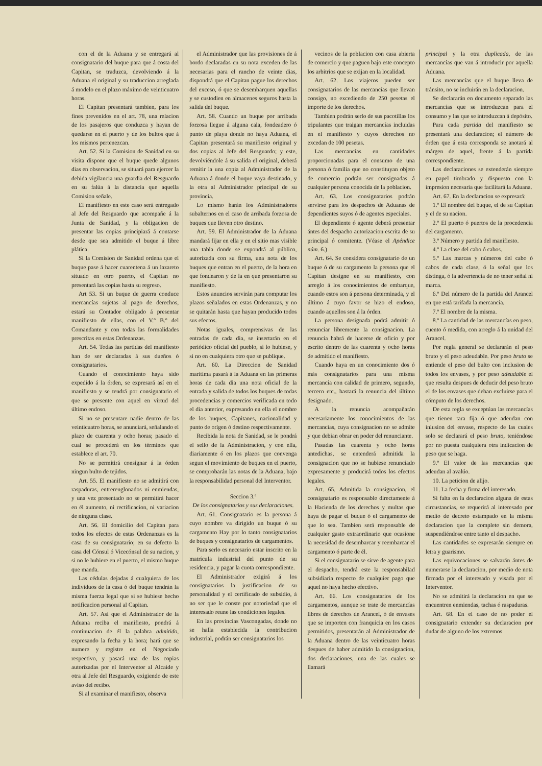con el de la Aduana y se entregará al consignatario del buque para que á costa del Capitan, se traduzca, devolviendo á la Aduana el original y su traduccion arreglada á modelo en el plazo máximo de veinticuatro horas.
El Capitan presentará tambien, para los fines prevenidos en el art. 78, una relacion de los pasajeros que conduzca y hayan de quedarse en el puerto y de los bultos que á los mismos pertenezcan.
Art. 52. Si la Comision de Sanidad en su visita dispone que el buque quede algunos dias en observacion, se situará para ejercer la debida vigilancia una guardia del Resguardo en su falúa á la distancia que aquella Comision señale.
El manifiesto en este caso será entregado al Jefe del Resguardo que acompañe á la Junta de Sanidad, y la obligacion de presentar las copias principiará á contarse desde que sea admitido el buque á libre plática.
Si la Comision de Sanidad ordena que el buque pase á hacer cuarentena á un lazareto situado en otro puerto, el Capitan no presentará las copias hasta su regreso.
Art 53. Si un buque de guerra conduce mercancías sujetas al pago de derechos, estará su Contador obligado á presentar manifiesto de ellas, con el V.º B.º del Comandante y con todas las formalidades prescritas en estas Ordenanzas.
Art. 54. Todas las partidas del manifiesto han de ser declaradas á sus dueños ó consignatarios.
Cuando el conocimiento haya sido expedido á la órden, se expresará así en el manifiesto y se tendrá por consignatario el que se presente con aquel en virtud del último endoso.
Si no se presentare nadie dentro de las veinticuatro horas, se anunciará, señalando el plazo de cuarenta y ocho horas; pasado el cual se procederá en los términos que establece el art. 70.
No se permitirá consignar á la órden ningun bulto de tejidos.
Art. 55. El manifiesto no se admitirá con raspaduras, entrerenglonados ni enmiendas, y una vez presentado no se permitirá hacer en él aumento, ni rectificacion, ni variacion de ninguna clase.
Art. 56. El domicilio del Capitan para todos los efectos de estas Ordenanzas es la casa de su consignatario; en su defecto la casa del Cónsul ó Vicecónsul de su nacion, y si no le hubiere en el puerto, el mismo buque que manda.
Las cédulas dejadas á cualquiera de los individuos de la casa ó del buque tendrán la misma fuerza legal que si se hubiese hecho notificacion personal al Capitan.
Art. 57. Asi que el Administrador de la Aduana reciba el manifiesto, pondrá á continuacion de él la palabra admitido, expresando la fecha y la hora; hará que se numere y registre en el Negociado respectivo, y pasará una de las copias autorizadas por el Interventor al Alcaide y otra al Jefe del Resguardo, exigiendo de este aviso del recibo.
Si al examinar el manifiesto, observa
el Administrador que las provisiones de á bordo declaradas en su nota exceden de las necesarias para el rancho de veinte dias, dispondrá que el Capitan pague los derechos del exceso, ó que se desembarquen aquellas y se custodien en almacenes seguros hasta la salida del buque.
Art. 58. Cuando un buque por arribada forzosa llegue á alguna cala, fondeadero ó punto de playa donde no haya Aduana, el Capitan presentará su manifiesto original y dos copias al Jefe del Resguardo; y este, devolviéndole á su salida el original, deberá remitir la una copia al Administrador de la Aduana á donde el buque vaya destinado, y la otra al Administrador principal de su provincia.
Lo mismo harán los Administradores subalternos en el caso de arribada forzosa de buques que lleven otro destino.
Art. 59. El Administrador de la Aduana mandará fijar en ella y en el sitio mas visible una tabla donde se expondrá al público, autorizada con su firma, una nota de los buques que entran en el puerto, de la hora en que fondearon y de la en que presentaron su manifiesto.
Estos anuncios servirán para computar los plazos señalados en estas Ordenanzas, y no se quitarán hasta que hayan producido todos sus efectos.
Notas iguales, comprensivas de las entradas de cada dia, se insertarán en el periódico oficial del pueblo, si lo hubiese, y si no en cualquiera otro que se publique.
Art. 60. La Direccion de Sanidad marítima pasará á la Aduana en las primeras horas de cada dia una nota oficial de la entrada y salida de todos los buques de todas procedencias y comercios verificada en todo el dia anterior, expresando en ella el nombre de los buques, Capitanes, nacionalidad y punto de orígen ó destino respectivamente.
Recibida la nota de Sanidad, se le pondrá el sello de la Administracion, y con ella, diariamente ó en los plazos que convenga segun el movimiento de buques en el puerto, se comprobarán las notas de la Aduana, bajo la responsabilidad personal del Interventor.
Seccion 3.ª
De los consignatarios y sus declaraciones.
Art. 61. Consignatario es la persona á cuyo nombre va dirigido un buque ó su cargamento Hay por lo tanto consignatarios de buques y consignatarios de cargamentos.
Para serlo es necesario estar inscrito en la matrícula industrial del punto de su residencia, y pagar la cuota correspondiente.
El Administrador exigirá á los consignatarios la justificacion de su personalidad y el certificado de subsidio, á no ser que le conste por notoriedad que el interesado reune las condiciones legales.
En las provincias Vascongadas, donde no se halla establecida la contribucion industrial, podrán ser consignatarios los
vecinos de la poblacion con casa abierta de comercio y que paguen bajo este concepto los arbitrios que se exijan en la localidad.
Art. 62. Los viajeros pueden ser consignatarios de las mercancías que llevan consigo, no excediendo de 250 pesetas el importe de los derechos.
Tambien podrán serlo de sus pacotillas los tripulantes que traigan mercancías incluidas en el manifiesto y cuyos derechos no excedan de 100 pesetas.
Las mercancías en cantidades proporcionadas para el consumo de una persona ó familia que no constituyan objeto de comercio podrán ser consignadas á cualquier persona conocida de la poblacion.
Art. 63. Los consignatarios podrán servirse para los despachos de Aduanas de dependientes suyos ó de agentes especiales.
El dependiente ó agente deberá presentar ántes del despacho autorizacion escrita de su principal ó comitente. (Véase el Apéndice núm. 6.)
Art. 64. Se considera consignatario de un buque ó de su cargamento la persona que el Capitan designe en su manifiesto, con arreglo á los conocimientos de embarque, cuando estos son á persona determinada, y el último á cuyo favor se hizo el endoso, cuando aquellos son á la órden.
La persona designada podrá admitir ó renunciar libremente la consignacion. La renuncia habrá de hacerse de oficio y por escrito dentro de las cuarenta y ocho horas de admitido el manifiesto.
Cuando haya en un conocimiento dos ó más consignatarios para una misma mercancía con calidad de primero, segundo, tercero etc., bastará la renuncia del último designado.
A la renuncia acompañarán necesariamente los conocimientos de las mercancías, cuya consignacion no se admite y que debian obrar en poder del renunciante.
Pasadas las cuarenta y ocho horas antedichas, se entenderá admitida la consignacion que no se hubiese renunciado expresamente y producirá todos los efectos legales.
Art. 65. Admitida la consignacion, el consignatario es responsable directamente á la Hacienda de los derechos y multas que haya de pagar el buque ó el cargamento de que lo sea. Tambien será responsable de cualquier gasto extraordinario que ocasione la necesidad de desembarcar y reembarcar el cargamento ó parte de él.
Si el consignatario se sirve de agente para el despacho, tendrá este la responsabilad subsidiaria respecto de cualquier pago que aquel no haya hecho efectivo.
Art. 66. Los consignatarios de los cargamentos, aunque se trate de mercancías libres de derechos de Arancel, ó de envases que se importen con franquicia en los casos permitidos, presentarán al Administrador de la Aduana dentro de las veinticuatro horas despues de haber admitido la consignacion, dos declaraciones, una de las cuales se llamará
principal y la otra duplicada, de las mercancías que van á introducir por aquella Aduana.
Las mercancías que el buque lleva de tránsito, no se incluirán en la declaracion.
Se declararán en documento separado las mercancías que se introduzcan para el consumo y las que se introduzcan á depósito.
Para cada partida del manifiesto se presentará una declaracion; el número de órden que á esta corresponda se anotará al márgen de aquel, frente á la partida correspondiente.
Las declaraciones se extenderán siempre en papel timbrado y dispuesto con la impresion necesaria que facilitará la Aduana.
Art. 67. En la declaracion se expresará:
1.º El nombre del buque, el de su Capitan y el de su nacion.
2.º El puerto ó puertos de la procedencia del cargamento.
3.º Número y partida del manifiesto.
4.º La clase del cabo ó cabos.
5.º Las marcas y números del cabo ó cabos de cada clase, ó la señal que los distinga, ó la advertencia de no tener señal ni marca.
6.º Del número de la partida del Arancel en que está tarifada la mercancía.
7.º El nombre de la misma.
8.º La cantidad de las mercancías en peso, cuento ó medida, con arreglo á la unidad del Arancel.
Por regla general se declararán el peso bruto y el peso adeudable. Por peso bruto se entiende el peso del bulto con inclusion de todos los envases, y por peso adeudable el que resulta despues de deducir del peso bruto el de los envases que deban excluirse para el cómputo de los derechos.
De esta regla se exceptúan las mercancías que tienen tara fija ó que adeudan con inlusion del envase, respecto de las cuales solo se declarará el peso bruto, teniéndose por no puesta cualquiera otra indicacion de peso que se haga.
9.º El valor de las mercancías que adeudan al avalúo.
10. La peticion de alijo.
11. La fecha y firma del interesado.
Si falta en la declaracion alguna de estas circustancias, se requerirá al interesado por medio de decreto estampado en la misma declaracion que la complete sin demora, suspendiéndose entre tanto el despacho.
Las cantidades se expresarán siempre en letra y guarismo.
Las equivocaciones se salvarán ántes de numerarse la declaracion, por medio de nota firmada por el interesado y visada por el Interventor.
No se admitirá la declaracion en que se encuentren enmiendas, tachas ó raspaduras.
Art. 68. En el caso de no poder el consignatario extender su declaracion por dudar de alguno de los extremos